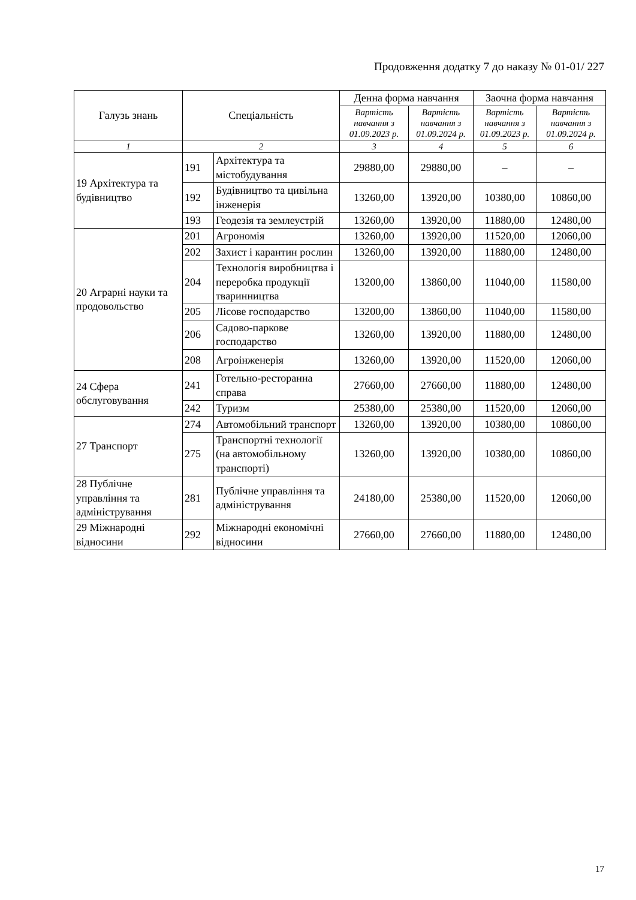Продовження додатку 7 до наказу № 01-01/ 227
| Галузь знань | Спеціальність | | Денна форма навчання | | Заочна форма навчання | |
| --- | --- | --- | --- | --- | --- | --- |
| | | | Вартість навчання з 01.09.2023 р. | Вартість навчання з 01.09.2024 р. | Вартість навчання з 01.09.2023 р. | Вартість навчання з 01.09.2024 р. |
| 1 | 2 | | 3 | 4 | 5 | 6 |
| 19 Архітектура та будівництво | 191 | Архітектура та містобудування | 29880,00 | 29880,00 | – | – |
| | 192 | Будівництво та цивільна інженерія | 13260,00 | 13920,00 | 10380,00 | 10860,00 |
| | 193 | Геодезія та землеустрій | 13260,00 | 13920,00 | 11880,00 | 12480,00 |
| 20 Аграрні науки та продовольство | 201 | Агрономія | 13260,00 | 13920,00 | 11520,00 | 12060,00 |
| | 202 | Захист і карантин рослин | 13260,00 | 13920,00 | 11880,00 | 12480,00 |
| | 204 | Технологія виробництва і переробка продукції тваринництва | 13200,00 | 13860,00 | 11040,00 | 11580,00 |
| | 205 | Лісове господарство | 13200,00 | 13860,00 | 11040,00 | 11580,00 |
| | 206 | Садово-паркове господарство | 13260,00 | 13920,00 | 11880,00 | 12480,00 |
| | 208 | Агроінженерія | 13260,00 | 13920,00 | 11520,00 | 12060,00 |
| 24 Сфера обслуговування | 241 | Готельно-ресторанна справа | 27660,00 | 27660,00 | 11880,00 | 12480,00 |
| | 242 | Туризм | 25380,00 | 25380,00 | 11520,00 | 12060,00 |
| 27 Транспорт | 274 | Автомобільний транспорт | 13260,00 | 13920,00 | 10380,00 | 10860,00 |
| | 275 | Транспортні технології (на автомобільному транспорті) | 13260,00 | 13920,00 | 10380,00 | 10860,00 |
| 28 Публічне управління та адміністрування | 281 | Публічне управління та адміністрування | 24180,00 | 25380,00 | 11520,00 | 12060,00 |
| 29 Міжнародні відносини | 292 | Міжнародні економічні відносини | 27660,00 | 27660,00 | 11880,00 | 12480,00 |
17